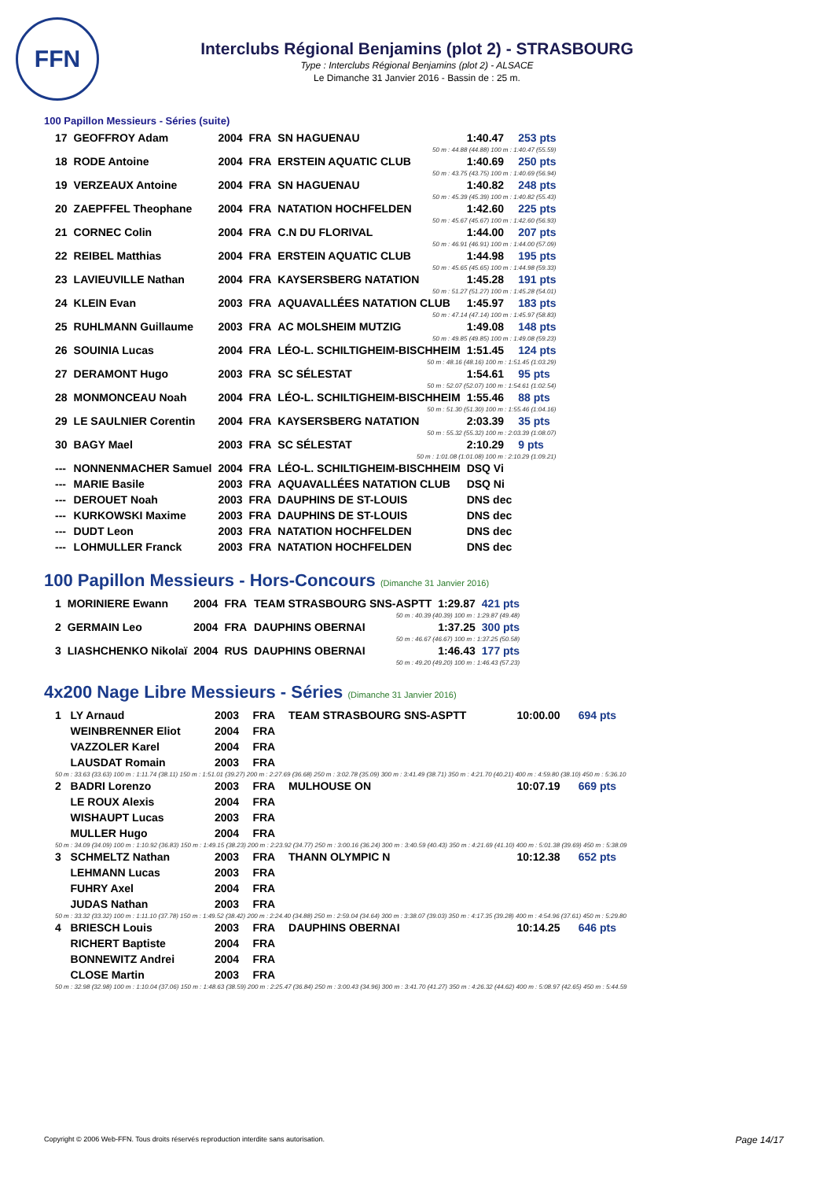FFN
Interclubs Régional Benjamins (plot 2) - STRASBOURG
Type : Interclubs Régional Benjamins (plot 2) - ALSACE
Le Dimanche 31 Janvier 2016 - Bassin de : 25 m.
100 Papillon Messieurs - Séries (suite)
| 17 | GEOFFROY Adam | 2004 | FRA | SN HAGUENAU | 1:40.47 | 253 pts |
| 50 m : 44.88 (44.88) 100 m : 1:40.47 (55.59) | | | | | | |
| 18 | RODE Antoine | 2004 | FRA | ERSTEIN AQUATIC CLUB | 1:40.69 | 250 pts |
| 50 m : 43.75 (43.75) 100 m : 1:40.69 (56.94) | | | | | | |
| 19 | VERZEAUX Antoine | 2004 | FRA | SN HAGUENAU | 1:40.82 | 248 pts |
| 50 m : 45.39 (45.39) 100 m : 1:40.82 (55.43) | | | | | | |
| 20 | ZAEPFFEL Theophane | 2004 | FRA | NATATION HOCHFELDEN | 1:42.60 | 225 pts |
| 50 m : 45.67 (45.67) 100 m : 1:42.60 (56.93) | | | | | | |
| 21 | CORNEC Colin | 2004 | FRA | C.N DU FLORIVAL | 1:44.00 | 207 pts |
| 50 m : 46.91 (46.91) 100 m : 1:44.00 (57.09) | | | | | | |
| 22 | REIBEL Matthias | 2004 | FRA | ERSTEIN AQUATIC CLUB | 1:44.98 | 195 pts |
| 50 m : 45.65 (45.65) 100 m : 1:44.98 (59.33) | | | | | | |
| 23 | LAVIEUVILLE Nathan | 2004 | FRA | KAYSERSBERG NATATION | 1:45.28 | 191 pts |
| 50 m : 51.27 (51.27) 100 m : 1:45.28 (54.01) | | | | | | |
| 24 | KLEIN Evan | 2003 | FRA | AQUAVALLÉES NATATION CLUB | 1:45.97 | 183 pts |
| 50 m : 47.14 (47.14) 100 m : 1:45.97 (58.83) | | | | | | |
| 25 | RUHLMANN Guillaume | 2003 | FRA | AC MOLSHEIM MUTZIG | 1:49.08 | 148 pts |
| 50 m : 49.85 (49.85) 100 m : 1:49.08 (59.23) | | | | | | |
| 26 | SOUINIA Lucas | 2004 | FRA | LÉO-L. SCHILTIGHEIM-BISCHHEIM | 1:51.45 | 124 pts |
| 50 m : 48.16 (48.16) 100 m : 1:51.45 (1:03.29) | | | | | | |
| 27 | DERAMONT Hugo | 2003 | FRA | SC SÉLESTAT | 1:54.61 | 95 pts |
| 50 m : 52.07 (52.07) 100 m : 1:54.61 (1:02.54) | | | | | | |
| 28 | MONMONCEAU Noah | 2004 | FRA | LÉO-L. SCHILTIGHEIM-BISCHHEIM | 1:55.46 | 88 pts |
| 50 m : 51.30 (51.30) 100 m : 1:55.46 (1:04.16) | | | | | | |
| 29 | LE SAULNIER Corentin | 2004 | FRA | KAYSERSBERG NATATION | 2:03.39 | 35 pts |
| 50 m : 55.32 (55.32) 100 m : 2:03.39 (1:08.07) | | | | | | |
| 30 | BAGY Mael | 2003 | FRA | SC SÉLESTAT | 2:10.29 | 9 pts |
| 50 m : 1:01.08 (1:01.08) 100 m : 2:10.29 (1:09.21) | | | | | | |
| --- | NONNENMACHER Samuel | 2004 | FRA | LÉO-L. SCHILTIGHEIM-BISCHHEIM | DSQ Vi | |
| --- | MARIE Basile | 2003 | FRA | AQUAVALLÉES NATATION CLUB | DSQ Ni | |
| --- | DEROUET Noah | 2003 | FRA | DAUPHINS DE ST-LOUIS | DNS dec | |
| --- | KURKOWSKI Maxime | 2003 | FRA | DAUPHINS DE ST-LOUIS | DNS dec | |
| --- | DUDT Leon | 2003 | FRA | NATATION HOCHFELDEN | DNS dec | |
| --- | LOHMULLER Franck | 2003 | FRA | NATATION HOCHFELDEN | DNS dec | |
100 Papillon Messieurs - Hors-Concours (Dimanche 31 Janvier 2016)
| 1 | MORINIERE Ewann | 2004 | FRA | TEAM STRASBOURG SNS-ASPTT | 1:29.87 | 421 pts |
| 50 m : 40.39 (40.39) 100 m : 1:29.87 (49.48) | | | | | | |
| 2 | GERMAIN Leo | 2004 | FRA | DAUPHINS OBERNAI | 1:37.25 | 300 pts |
| 50 m : 46.67 (46.67) 100 m : 1:37.25 (50.58) | | | | | | |
| 3 | LIASHCHENKO Nikolaï | 2004 | RUS | DAUPHINS OBERNAI | 1:46.43 | 177 pts |
| 50 m : 49.20 (49.20) 100 m : 1:46.43 (57.23) | | | | | | |
4x200 Nage Libre Messieurs - Séries (Dimanche 31 Janvier 2016)
| 1 | LY Arnaud | 2003 | FRA | TEAM STRASBOURG SNS-ASPTT | 10:00.00 | 694 pts |
| | WEINBRENNER Eliot | 2004 | FRA | | | |
| | VAZZOLER Karel | 2004 | FRA | | | |
| | LAUSDAT Romain | 2003 | FRA | | | |
| 50 m : 33.63 (33.63) 100 m : 1:11.74 (38.11) 150 m : 1:51.01 (39.27) 200 m : 2:27.69 (36.68) 250 m : 3:02.78 (35.09) 300 m : 3:41.49 (38.71) 350 m : 4:21.70 (40.21) 400 m : 4:59.80 (38.10) 450 m : 5:36.10 | | | | | | |
| 2 | BADRI Lorenzo | 2003 | FRA | MULHOUSE ON | 10:07.19 | 669 pts |
| | LE ROUX Alexis | 2004 | FRA | | | |
| | WISHAUPT Lucas | 2003 | FRA | | | |
| | MULLER Hugo | 2004 | FRA | | | |
| 50 m : 34.09 (34.09) 100 m : 1:10.92 (36.83) 150 m : 1:49.15 (38.23) 200 m : 2:23.92 (34.77) 250 m : 3:00.16 (36.24) 300 m : 3:40.59 (40.43) 350 m : 4:21.69 (41.10) 400 m : 5:01.38 (39.69) 450 m : 5:38.09 | | | | | | |
| 3 | SCHMELTZ Nathan | 2003 | FRA | THANN OLYMPIC N | 10:12.38 | 652 pts |
| | LEHMANN Lucas | 2003 | FRA | | | |
| | FUHRY Axel | 2004 | FRA | | | |
| | JUDAS Nathan | 2003 | FRA | | | |
| 50 m : 33.32 (33.32) 100 m : 1:11.10 (37.78) 150 m : 1:49.52 (38.42) 200 m : 2:24.40 (34.88) 250 m : 2:59.04 (34.64) 300 m : 3:38.07 (39.03) 350 m : 4:17.35 (39.28) 400 m : 4:54.96 (37.61) 450 m : 5:29.80 | | | | | | |
| 4 | BRIESCH Louis | 2003 | FRA | DAUPHINS OBERNAI | 10:14.25 | 646 pts |
| | RICHERT Baptiste | 2004 | FRA | | | |
| | BONNEWITZ Andrei | 2004 | FRA | | | |
| | CLOSE Martin | 2003 | FRA | | | |
| 50 m : 32.98 (32.98) 100 m : 1:10.04 (37.06) 150 m : 1:48.63 (38.59) 200 m : 2:25.47 (36.84) 250 m : 3:00.43 (34.96) 300 m : 3:41.70 (41.27) 350 m : 4:26.32 (44.62) 400 m : 5:08.97 (42.65) 450 m : 5:44.59 | | | | | | |
Copyright © 2006 Web-FFN. Tous droits réservés reproduction interdite sans autorisation.
Page 14/17